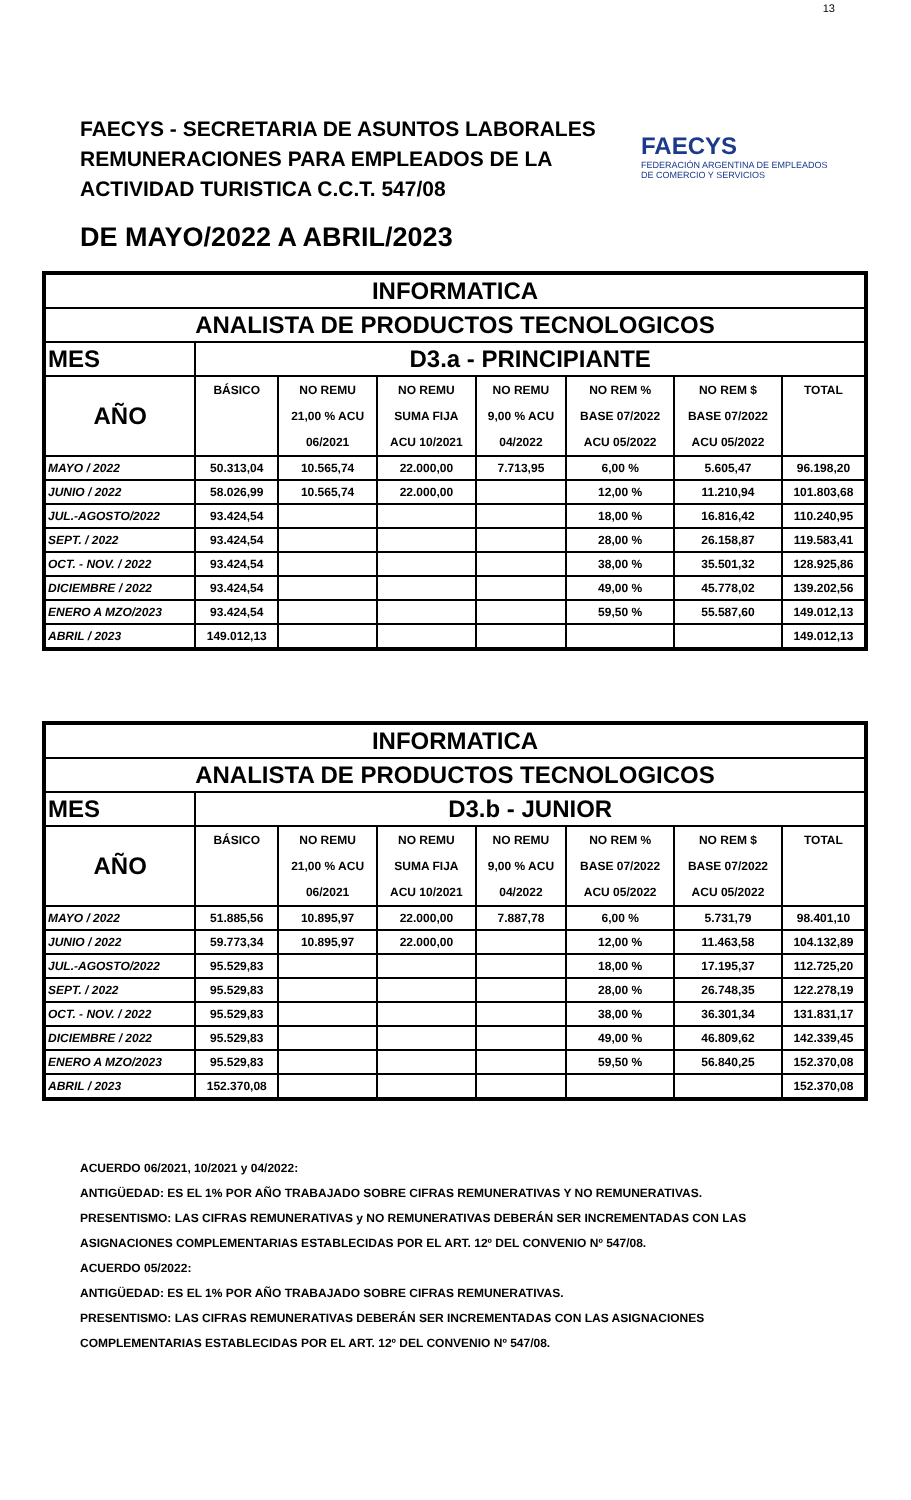13
FAECYS - SECRETARIA DE ASUNTOS LABORALES
REMUNERACIONES PARA EMPLEADOS DE LA
ACTIVIDAD TURISTICA C.C.T. 547/08
FAECYS
FEDERACIÓN ARGENTINA DE EMPLEADOS DE COMERCIO Y SERVICIOS
DE MAYO/2022 A ABRIL/2023
| INFORMATICA | | | | | | | |
| ANALISTA DE PRODUCTOS TECNOLOGICOS | | | | | | | |
| MES | D3.a - PRINCIPIANTE | | | | | | |
| AÑO | BÁSICO | NO REMU | NO REMU | NO REMU | NO REM % | NO REM $ | TOTAL |
| | | 21,00 % ACU | SUMA FIJA | 9,00 % ACU | BASE 07/2022 | BASE 07/2022 | |
| | | 06/2021 | ACU 10/2021 | 04/2022 | ACU 05/2022 | ACU 05/2022 | |
| MAYO / 2022 | 50.313,04 | 10.565,74 | 22.000,00 | 7.713,95 | 6,00 % | 5.605,47 | 96.198,20 |
| JUNIO / 2022 | 58.026,99 | 10.565,74 | 22.000,00 | | 12,00 % | 11.210,94 | 101.803,68 |
| JUL.-AGOSTO/2022 | 93.424,54 | | | | 18,00 % | 16.816,42 | 110.240,95 |
| SEPT. / 2022 | 93.424,54 | | | | 28,00 % | 26.158,87 | 119.583,41 |
| OCT. - NOV. / 2022 | 93.424,54 | | | | 38,00 % | 35.501,32 | 128.925,86 |
| DICIEMBRE / 2022 | 93.424,54 | | | | 49,00 % | 45.778,02 | 139.202,56 |
| ENERO A MZO/2023 | 93.424,54 | | | | 59,50 % | 55.587,60 | 149.012,13 |
| ABRIL / 2023 | 149.012,13 | | | | | | 149.012,13 |
| INFORMATICA | | | | | | | |
| ANALISTA DE PRODUCTOS TECNOLOGICOS | | | | | | | |
| MES | D3.b - JUNIOR | | | | | | |
| AÑO | BÁSICO | NO REMU | NO REMU | NO REMU | NO REM % | NO REM $ | TOTAL |
| | | 21,00 % ACU | SUMA FIJA | 9,00 % ACU | BASE 07/2022 | BASE 07/2022 | |
| | | 06/2021 | ACU 10/2021 | 04/2022 | ACU 05/2022 | ACU 05/2022 | |
| MAYO / 2022 | 51.885,56 | 10.895,97 | 22.000,00 | 7.887,78 | 6,00 % | 5.731,79 | 98.401,10 |
| JUNIO / 2022 | 59.773,34 | 10.895,97 | 22.000,00 | | 12,00 % | 11.463,58 | 104.132,89 |
| JUL.-AGOSTO/2022 | 95.529,83 | | | | 18,00 % | 17.195,37 | 112.725,20 |
| SEPT. / 2022 | 95.529,83 | | | | 28,00 % | 26.748,35 | 122.278,19 |
| OCT. - NOV. / 2022 | 95.529,83 | | | | 38,00 % | 36.301,34 | 131.831,17 |
| DICIEMBRE / 2022 | 95.529,83 | | | | 49,00 % | 46.809,62 | 142.339,45 |
| ENERO A MZO/2023 | 95.529,83 | | | | 59,50 % | 56.840,25 | 152.370,08 |
| ABRIL / 2023 | 152.370,08 | | | | | | 152.370,08 |
ACUERDO 06/2021, 10/2021 y 04/2022:
ANTIGÜEDAD: ES EL 1% POR AÑO TRABAJADO SOBRE CIFRAS REMUNERATIVAS Y NO REMUNERATIVAS.
PRESENTISMO: LAS CIFRAS REMUNERATIVAS y NO REMUNERATIVAS DEBERÁN SER INCREMENTADAS CON LAS
ASIGNACIONES COMPLEMENTARIAS ESTABLECIDAS POR EL ART. 12º DEL CONVENIO Nº 547/08.
ACUERDO 05/2022:
ANTIGÜEDAD: ES EL 1% POR AÑO TRABAJADO SOBRE CIFRAS REMUNERATIVAS.
PRESENTISMO: LAS CIFRAS REMUNERATIVAS DEBERÁN SER INCREMENTADAS CON LAS ASIGNACIONES
COMPLEMENTARIAS ESTABLECIDAS POR EL ART. 12º DEL CONVENIO Nº 547/08.